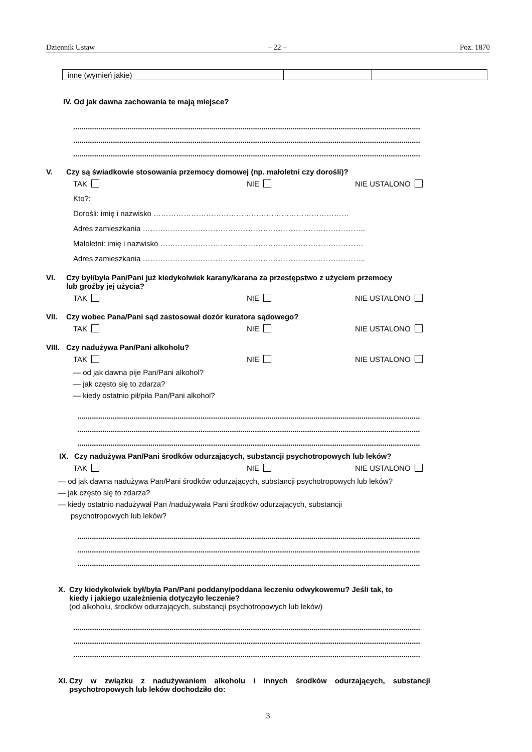Dziennik Ustaw – 22 – Poz. 1870
| inne (wymień jakie) | | |
IV. Od jak dawna zachowania te mają miejsce?
......................................................................................................................................................................
......................................................................................................................................................................
......................................................................................................................................................................
V. Czy są świadkowie stosowania przemocy domowej (np. małoletni czy dorośli)?
TAK NIE NIE USTALONO
Kto?:
Dorośli: imię i nazwisko ……………………………………………………………………
Adres zamieszkania ……………………………………………………………………………..
Małoletni: imię i nazwisko ………………………………………………………………………
Adres zamieszkania ……………………………………………………………………………..
VI. Czy był/była Pan/Pani już kiedykolwiek karany/karana za przestępstwo z użyciem przemocy
lub groźby jej użycia?
TAK NIE NIE USTALONO
VII. Czy wobec Pana/Pani sąd zastosował dozór kuratora sądowego?
TAK NIE NIE USTALONO
VIII.
Czy nadużywa Pan/Pani alkoholu?
TAK NIE NIE USTALONO
— od jak dawna pije Pan/Pani alkohol?
— jak często się to zdarza?
— kiedy ostatnio pił/piła Pan/Pani alkohol?
....................................................................................................................................................................
....................................................................................................................................................................
....................................................................................................................................................................
IX. Czy nadużywa Pan/Pani środków odurzających, substancji psychotropowych lub leków?
TAK NIE NIE USTALONO
— od jak dawna nadużywa Pan/Pani środków odurzających, substancji psychotropowych lub leków?
— jak często się to zdarza?
— kiedy ostatnio nadużywał Pan /nadużywała Pani środków odurzających, substancji
psychotropowych lub leków?
....................................................................................................................................................................
....................................................................................................................................................................
....................................................................................................................................................................
X. Czy kiedykolwiek był/była Pan/Pani poddany/poddana leczeniu odwykowemu? Jeśli tak, to
kiedy i jakiego uzależnienia dotyczyło leczenie?
(od alkoholu, środków odurzających, substancji psychotropowych lub leków)
......................................................................................................................................................................
......................................................................................................................................................................
......................................................................................................................................................................
XI.
Czy w związku z nadużywaniem alkoholu i innych środków odurzających, substancji psychotropowych lub leków dochodziło do:
3